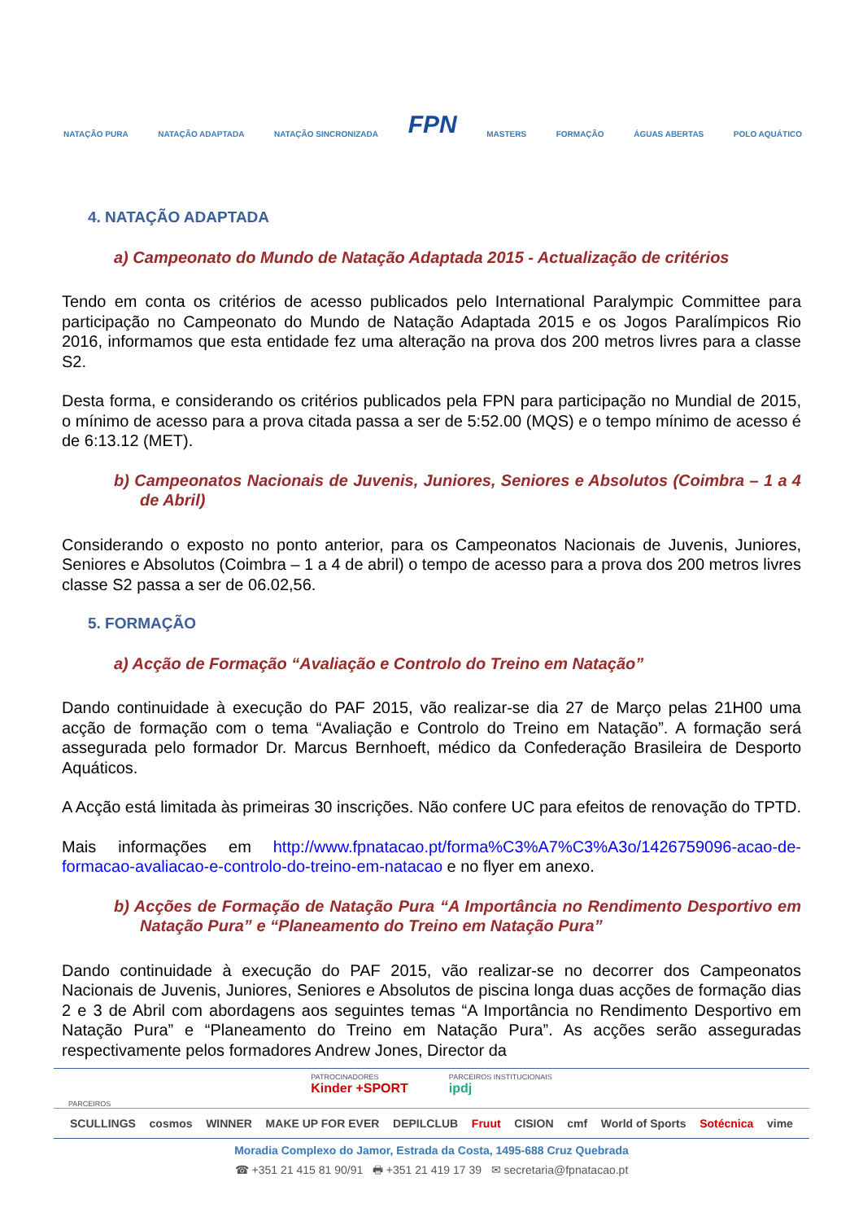NATAÇÃO PURA NATAÇÃO ADAPTADA NATAÇÃO SINCRONIZADA FPN MASTERS FORMAÇÃO ÁGUAS ABERTAS POLO AQUÁTICO
4. NATAÇÃO ADAPTADA
a) Campeonato do Mundo de Natação Adaptada 2015 - Actualização de critérios
Tendo em conta os critérios de acesso publicados pelo International Paralympic Committee para participação no Campeonato do Mundo de Natação Adaptada 2015 e os Jogos Paralímpicos Rio 2016, informamos que esta entidade fez uma alteração na prova dos 200 metros livres para a classe S2.
Desta forma, e considerando os critérios publicados pela FPN para participação no Mundial de 2015, o mínimo de acesso para a prova citada passa a ser de 5:52.00 (MQS) e o tempo mínimo de acesso é de 6:13.12 (MET).
b) Campeonatos Nacionais de Juvenis, Juniores, Seniores e Absolutos (Coimbra – 1 a 4 de Abril)
Considerando o exposto no ponto anterior, para os Campeonatos Nacionais de Juvenis, Juniores, Seniores e Absolutos (Coimbra – 1 a 4 de abril) o tempo de acesso para a prova dos 200 metros livres classe S2 passa a ser de 06.02,56.
5. FORMAÇÃO
a) Acção de Formação “Avaliação e Controlo do Treino em Natação”
Dando continuidade à execução do PAF 2015, vão realizar-se dia 27 de Março pelas 21H00 uma acção de formação com o tema “Avaliação e Controlo do Treino em Natação”. A formação será assegurada pelo formador Dr. Marcus Bernhoeft, médico da Confederação Brasileira de Desporto Aquáticos.
A Acção está limitada às primeiras 30 inscrições. Não confere UC para efeitos de renovação do TPTD.
Mais informações em http://www.fpnatacao.pt/forma%C3%A7%C3%A3o/1426759096-acao-de-formacao-avaliacao-e-controlo-do-treino-em-natacao e no flyer em anexo.
b) Acções de Formação de Natação Pura “A Importância no Rendimento Desportivo em Natação Pura” e “Planeamento do Treino em Natação Pura”
Dando continuidade à execução do PAF 2015, vão realizar-se no decorrer dos Campeonatos Nacionais de Juvenis, Juniores, Seniores e Absolutos de piscina longa duas acções de formação dias 2 e 3 de Abril com abordagens aos seguintes temas “A Importância no Rendimento Desportivo em Natação Pura” e “Planeamento do Treino em Natação Pura”. As acções serão asseguradas respectivamente pelos formadores Andrew Jones, Director da
PATROCINADORES
Kinder +SPORT PARCEIROS INSTITUCIONAIS
ipdj
PARCEIROS
SCULLINGS cosmos WINNER MAKE UP FOR EVER DEPILCLUB Fruut CISION cmf World of Sports Sotécnica vime
Moradia Complexo do Jamor, Estrada da Costa, 1495-688 Cruz Quebrada
☎ +351 21 415 81 90/91 🖶 +351 21 419 17 39 ✉ secretaria@fpnatacao.pt